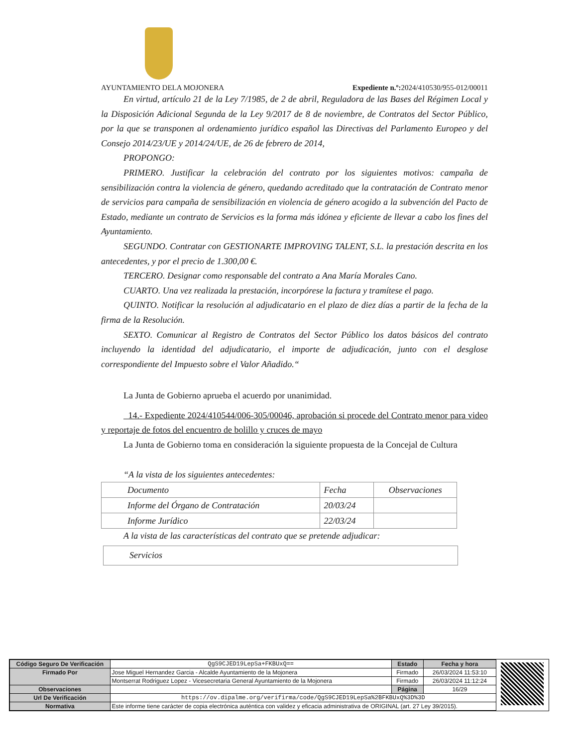AYUNTAMIENTO DELA MOJONERA Expediente n.º: 2024/410530/955-012/00011
En virtud, artículo 21 de la Ley 7/1985, de 2 de abril, Reguladora de las Bases del Régimen Local y la Disposición Adicional Segunda de la Ley 9/2017 de 8 de noviembre, de Contratos del Sector Público, por la que se transponen al ordenamiento jurídico español las Directivas del Parlamento Europeo y del Consejo 2014/23/UE y 2014/24/UE, de 26 de febrero de 2014,
PROPONGO:
PRIMERO. Justificar la celebración del contrato por los siguientes motivos: campaña de sensibilización contra la violencia de género, quedando acreditado que la contratación de Contrato menor de servicios para campaña de sensibilización en violencia de género acogido a la subvención del Pacto de Estado, mediante un contrato de Servicios es la forma más idónea y eficiente de llevar a cabo los fines del Ayuntamiento.
SEGUNDO. Contratar con GESTIONARTE IMPROVING TALENT, S.L. la prestación descrita en los antecedentes, y por el precio de 1.300,00 €.
TERCERO. Designar como responsable del contrato a Ana María Morales Cano.
CUARTO. Una vez realizada la prestación, incorpórese la factura y tramítese el pago.
QUINTO. Notificar la resolución al adjudicatario en el plazo de diez días a partir de la fecha de la firma de la Resolución.
SEXTO. Comunicar al Registro de Contratos del Sector Público los datos básicos del contrato incluyendo la identidad del adjudicatario, el importe de adjudicación, junto con el desglose correspondiente del Impuesto sobre el Valor Añadido.“
La Junta de Gobierno aprueba el acuerdo por unanimidad.
14.- Expediente 2024/410544/006-305/00046, aprobación si procede del Contrato menor para video y reportaje de fotos del encuentro de bolillo y cruces de mayo
La Junta de Gobierno toma en consideración la siguiente propuesta de la Concejal de Cultura
“A la vista de los siguientes antecedentes:
| Documento | Fecha | Observaciones |
| Informe del Órgano de Contratación | 20/03/24 | |
| Informe Jurídico | 22/03/24 | |
A la vista de las características del contrato que se pretende adjudicar:
| Servicios |
| Código Seguro De Verificación | QgS9CJED19LepSa+FKBUxQ== | Estado | Fecha y hora |
| Firmado Por | Jose Miguel Hernandez Garcia - Alcalde Ayuntamiento de la Mojonera | Firmado | 26/03/2024 11:53:10 |
| | Montserrat Rodriguez Lopez - Vicesecretaria General Ayuntamiento de la Mojonera | Firmado | 26/03/2024 11:12:24 |
| Observaciones | | Página | 16/29 |
| Url De Verificación | https://ov.dipalme.org/verifirma/code/QgS9CJED19LepSa%2BFKBUxQ%3D%3D | | |
| Normativa | Este informe tiene carácter de copia electrónica auténtica con validez y eficacia administrativa de ORIGINAL (art. 27 Ley 39/2015). | | |